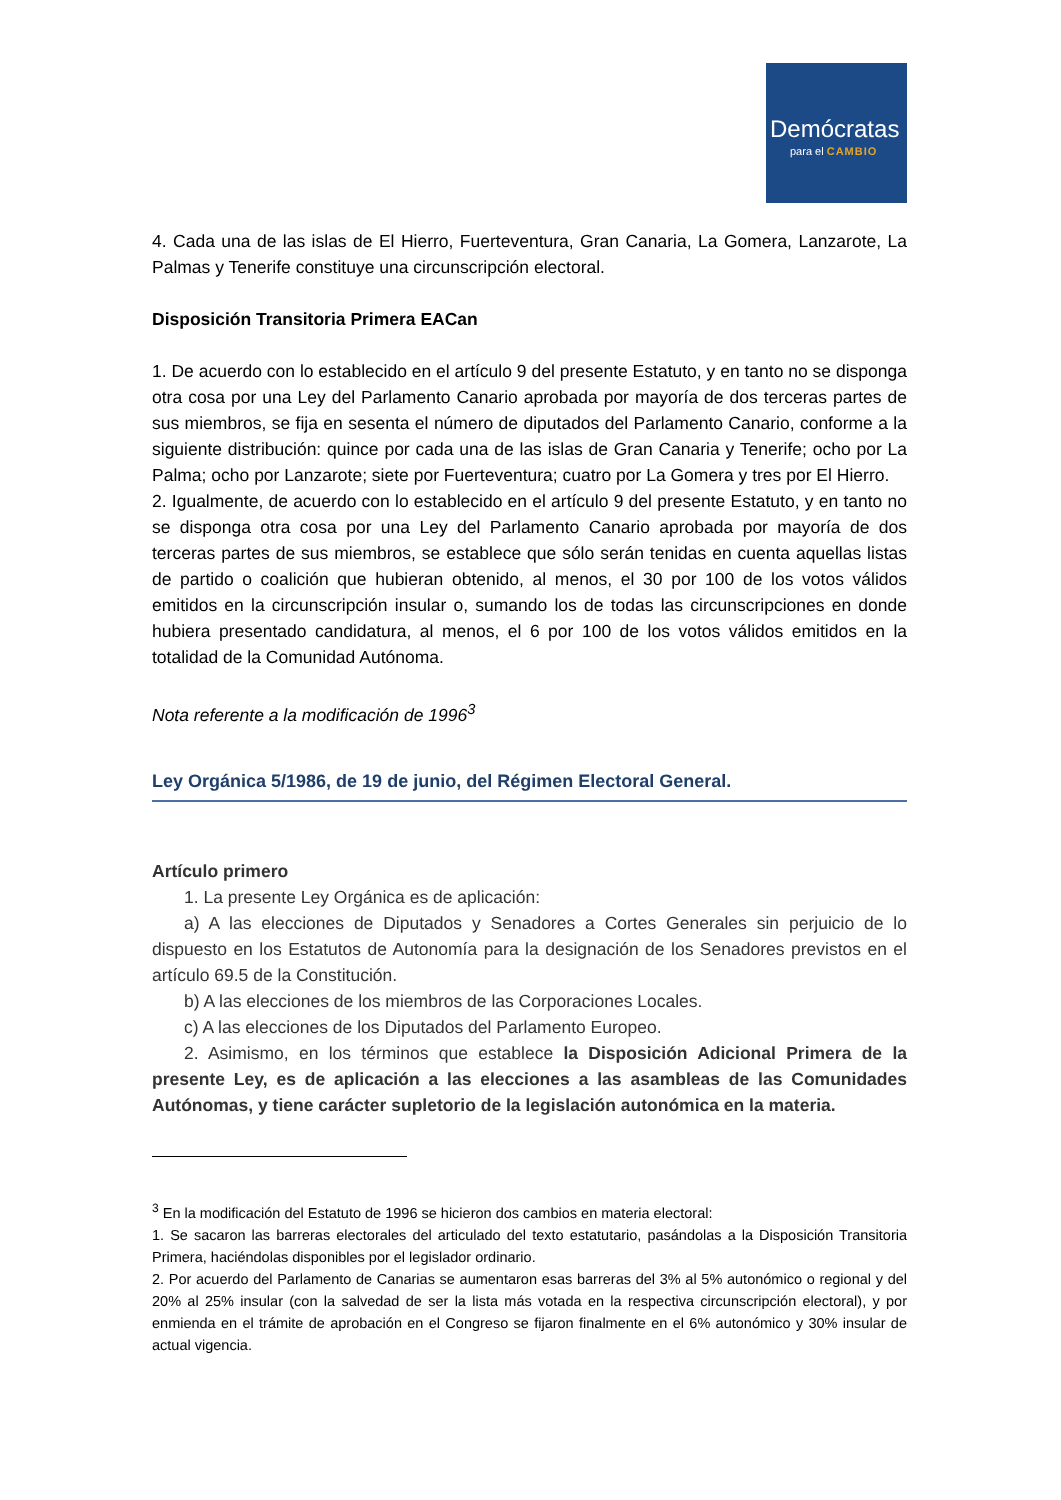Demócratas
para el CAMBIO
4. Cada una de las islas de El Hierro, Fuerteventura, Gran Canaria, La Gomera, Lanzarote, La Palmas y Tenerife constituye una circunscripción electoral.
Disposición Transitoria Primera EACan
1. De acuerdo con lo establecido en el artículo 9 del presente Estatuto, y en tanto no se disponga otra cosa por una Ley del Parlamento Canario aprobada por mayoría de dos terceras partes de sus miembros, se fija en sesenta el número de diputados del Parlamento Canario, conforme a la siguiente distribución: quince por cada una de las islas de Gran Canaria y Tenerife; ocho por La Palma; ocho por Lanzarote; siete por Fuerteventura; cuatro por La Gomera y tres por El Hierro.
2. Igualmente, de acuerdo con lo establecido en el artículo 9 del presente Estatuto, y en tanto no se disponga otra cosa por una Ley del Parlamento Canario aprobada por mayoría de dos terceras partes de sus miembros, se establece que sólo serán tenidas en cuenta aquellas listas de partido o coalición que hubieran obtenido, al menos, el 30 por 100 de los votos válidos emitidos en la circunscripción insular o, sumando los de todas las circunscripciones en donde hubiera presentado candidatura, al menos, el 6 por 100 de los votos válidos emitidos en la totalidad de la Comunidad Autónoma.
Nota referente a la modificación de 1996<sup>3</sup>
Ley Orgánica 5/1986, de 19 de junio, del Régimen Electoral General.
Artículo primero
1. La presente Ley Orgánica es de aplicación:
a) A las elecciones de Diputados y Senadores a Cortes Generales sin perjuicio de lo dispuesto en los Estatutos de Autonomía para la designación de los Senadores previstos en el artículo 69.5 de la Constitución.
b) A las elecciones de los miembros de las Corporaciones Locales.
c) A las elecciones de los Diputados del Parlamento Europeo.
2. Asimismo, en los términos que establece la Disposición Adicional Primera de la presente Ley, es de aplicación a las elecciones a las asambleas de las Comunidades Autónomas, y tiene carácter supletorio de la legislación autonómica en la materia.
<sup>3</sup> En la modificación del Estatuto de 1996 se hicieron dos cambios en materia electoral:
1. Se sacaron las barreras electorales del articulado del texto estatutario, pasándolas a la Disposición Transitoria Primera, haciéndolas disponibles por el legislador ordinario.
2. Por acuerdo del Parlamento de Canarias se aumentaron esas barreras del 3% al 5% autonómico o regional y del 20% al 25% insular (con la salvedad de ser la lista más votada en la respectiva circunscripción electoral), y por enmienda en el trámite de aprobación en el Congreso se fijaron finalmente en el 6% autonómico y 30% insular de actual vigencia.